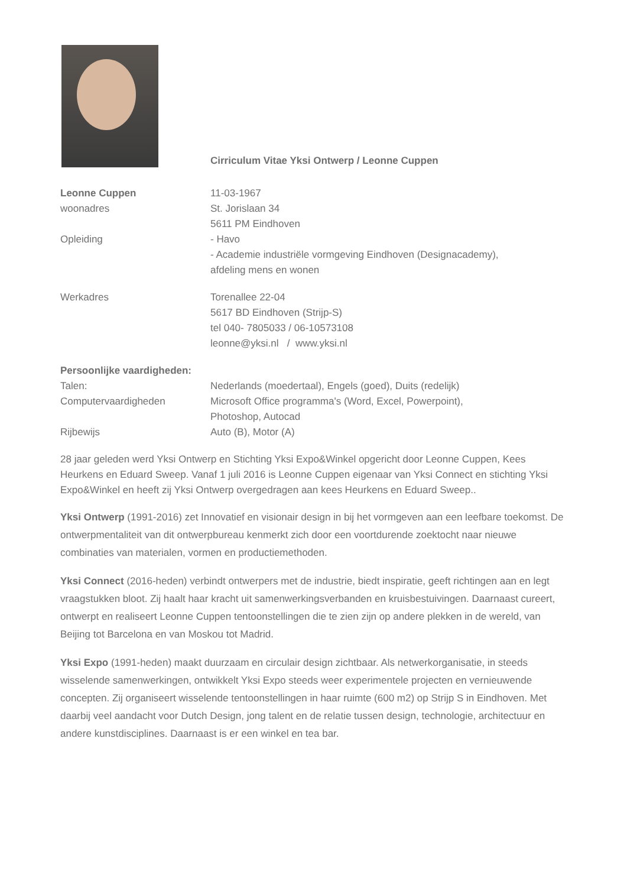Cirriculum Vitae Yksi Ontwerp / Leonne Cuppen
Leonne Cuppen 11-03-1967
woonadres St. Jorislaan 34
5611 PM Eindhoven
Opleiding - Havo
- Academie industriële vormgeving Eindhoven (Designacademy),
afdeling mens en wonen
Werkadres Torenallee 22-04
5617 BD Eindhoven (Strijp-S)
tel 040- 7805033 / 06-10573108
leonne@yksi.nl / www.yksi.nl
Persoonlijke vaardigheden:
Talen: Nederlands (moedertaal), Engels (goed), Duits (redelijk)
Computervaardigheden Microsoft Office programma's (Word, Excel, Powerpoint),
Photoshop, Autocad
Rijbewijs Auto (B), Motor (A)
28 jaar geleden werd Yksi Ontwerp en Stichting Yksi Expo&Winkel opgericht door Leonne Cuppen, Kees Heurkens en Eduard Sweep. Vanaf 1 juli 2016 is Leonne Cuppen eigenaar van Yksi Connect en stichting Yksi Expo&Winkel en heeft zij Yksi Ontwerp overgedragen aan kees Heurkens en Eduard Sweep..
Yksi Ontwerp (1991-2016) zet Innovatief en visionair design in bij het vormgeven aan een leefbare toekomst. De ontwerpmentaliteit van dit ontwerpbureau kenmerkt zich door een voortdurende zoektocht naar nieuwe combinaties van materialen, vormen en productiemethoden.
Yksi Connect (2016-heden) verbindt ontwerpers met de industrie, biedt inspiratie, geeft richtingen aan en legt vraagstukken bloot. Zij haalt haar kracht uit samenwerkingsverbanden en kruisbestuivingen. Daarnaast cureert, ontwerpt en realiseert Leonne Cuppen tentoonstellingen die te zien zijn op andere plekken in de wereld, van Beijing tot Barcelona en van Moskou tot Madrid.
Yksi Expo (1991-heden) maakt duurzaam en circulair design zichtbaar. Als netwerkorganisatie, in steeds wisselende samenwerkingen, ontwikkelt Yksi Expo steeds weer experimentele projecten en vernieuwende concepten. Zij organiseert wisselende tentoonstellingen in haar ruimte (600 m2) op Strijp S in Eindhoven. Met daarbij veel aandacht voor Dutch Design, jong talent en de relatie tussen design, technologie, architectuur en andere kunstdisciplines. Daarnaast is er een winkel en tea bar.